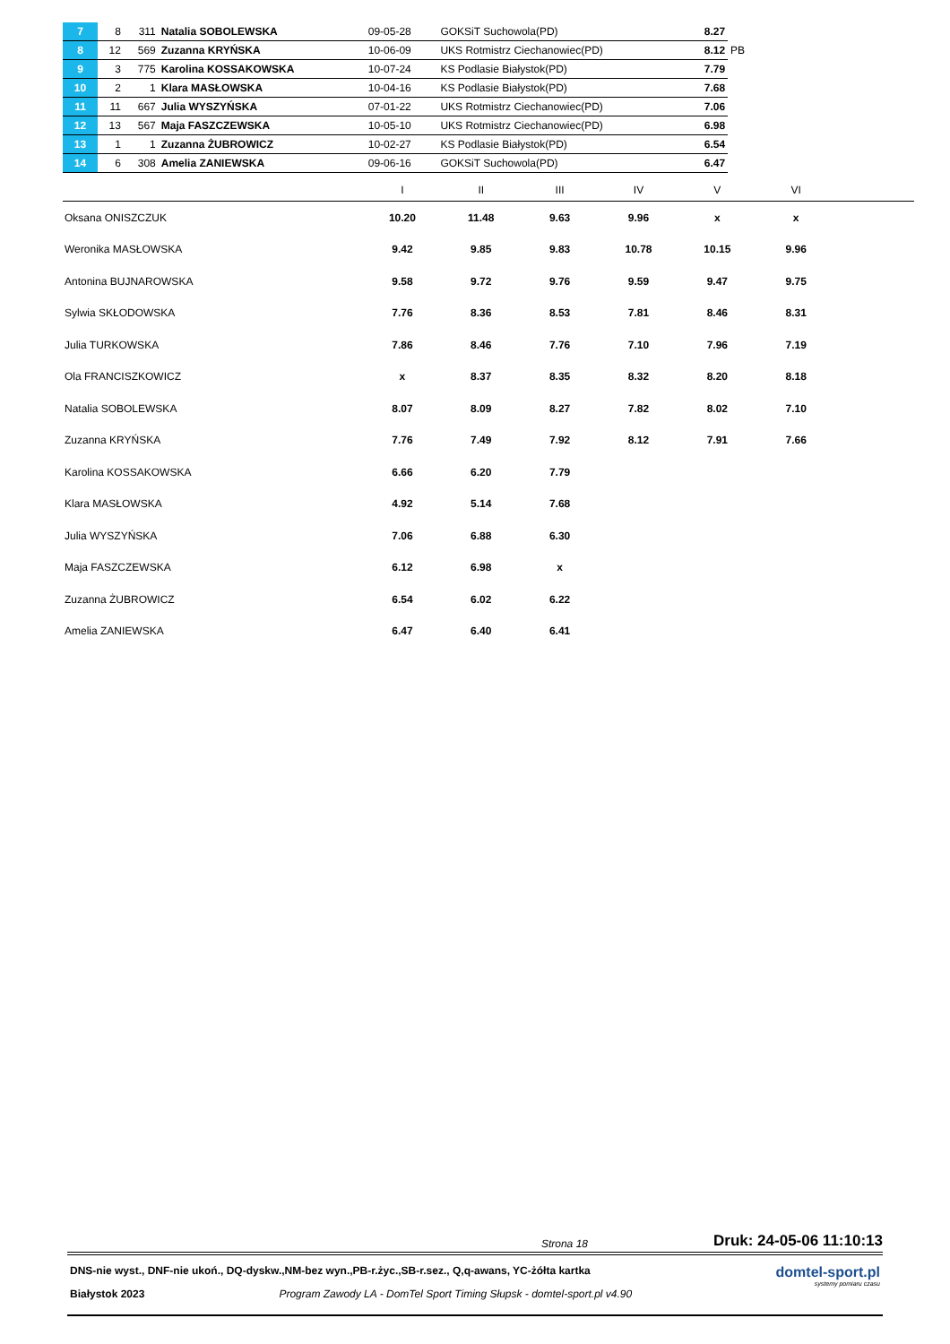| 7 | 8 | 311 | Natalia SOBOLEWSKA | 09-05-28 | GOKSiT Suchowola(PD) | 8.27 | |
| 8 | 12 | 569 | Zuzanna KRYŃSKA | 10-06-09 | UKS Rotmistrz Ciechanowiec(PD) | 8.12 | PB |
| 9 | 3 | 775 | Karolina KOSSAKOWSKA | 10-07-24 | KS Podlasie Białystok(PD) | 7.79 | |
| 10 | 2 | 1 | Klara MASŁOWSKA | 10-04-16 | KS Podlasie Białystok(PD) | 7.68 | |
| 11 | 11 | 667 | Julia WYSZYŃSKA | 07-01-22 | UKS Rotmistrz Ciechanowiec(PD) | 7.06 | |
| 12 | 13 | 567 | Maja FASZCZEWSKA | 10-05-10 | UKS Rotmistrz Ciechanowiec(PD) | 6.98 | |
| 13 | 1 | 1 | Zuzanna ŻUBROWICZ | 10-02-27 | KS Podlasie Białystok(PD) | 6.54 | |
| 14 | 6 | 308 | Amelia ZANIEWSKA | 09-06-16 | GOKSiT Suchowola(PD) | 6.47 | |
| | I | II | III | IV | V | VI | |
| Oksana ONISZCZUK | 10.20 | 11.48 | 9.63 | 9.96 | x | x | |
| Weronika MASŁOWSKA | 9.42 | 9.85 | 9.83 | 10.78 | 10.15 | 9.96 | |
| Antonina BUJNAROWSKA | 9.58 | 9.72 | 9.76 | 9.59 | 9.47 | 9.75 | |
| Sylwia SKŁODOWSKA | 7.76 | 8.36 | 8.53 | 7.81 | 8.46 | 8.31 | |
| Julia TURKOWSKA | 7.86 | 8.46 | 7.76 | 7.10 | 7.96 | 7.19 | |
| Ola FRANCISZKOWICZ | x | 8.37 | 8.35 | 8.32 | 8.20 | 8.18 | |
| Natalia SOBOLEWSKA | 8.07 | 8.09 | 8.27 | 7.82 | 8.02 | 7.10 | |
| Zuzanna KRYŃSKA | 7.76 | 7.49 | 7.92 | 8.12 | 7.91 | 7.66 | |
| Karolina KOSSAKOWSKA | 6.66 | 6.20 | 7.79 | | | | |
| Klara MASŁOWSKA | 4.92 | 5.14 | 7.68 | | | | |
| Julia WYSZYŃSKA | 7.06 | 6.88 | 6.30 | | | | |
| Maja FASZCZEWSKA | 6.12 | 6.98 | x | | | | |
| Zuzanna ŻUBROWICZ | 6.54 | 6.02 | 6.22 | | | | |
| Amelia ZANIEWSKA | 6.47 | 6.40 | 6.41 | | | | |
Strona 18 Druk: 24-05-06 11:10:13
DNS-nie wyst., DNF-nie ukoń., DQ-dyskw.,NM-bez wyn.,PB-r.życ.,SB-r.sez., Q,q-awans, YC-żółta kartka
Białystok 2023 Program Zawody LA - DomTel Sport Timing Słupsk - domtel-sport.pl v4.90
domtel-sport.pl
systemy pomiaru czasu